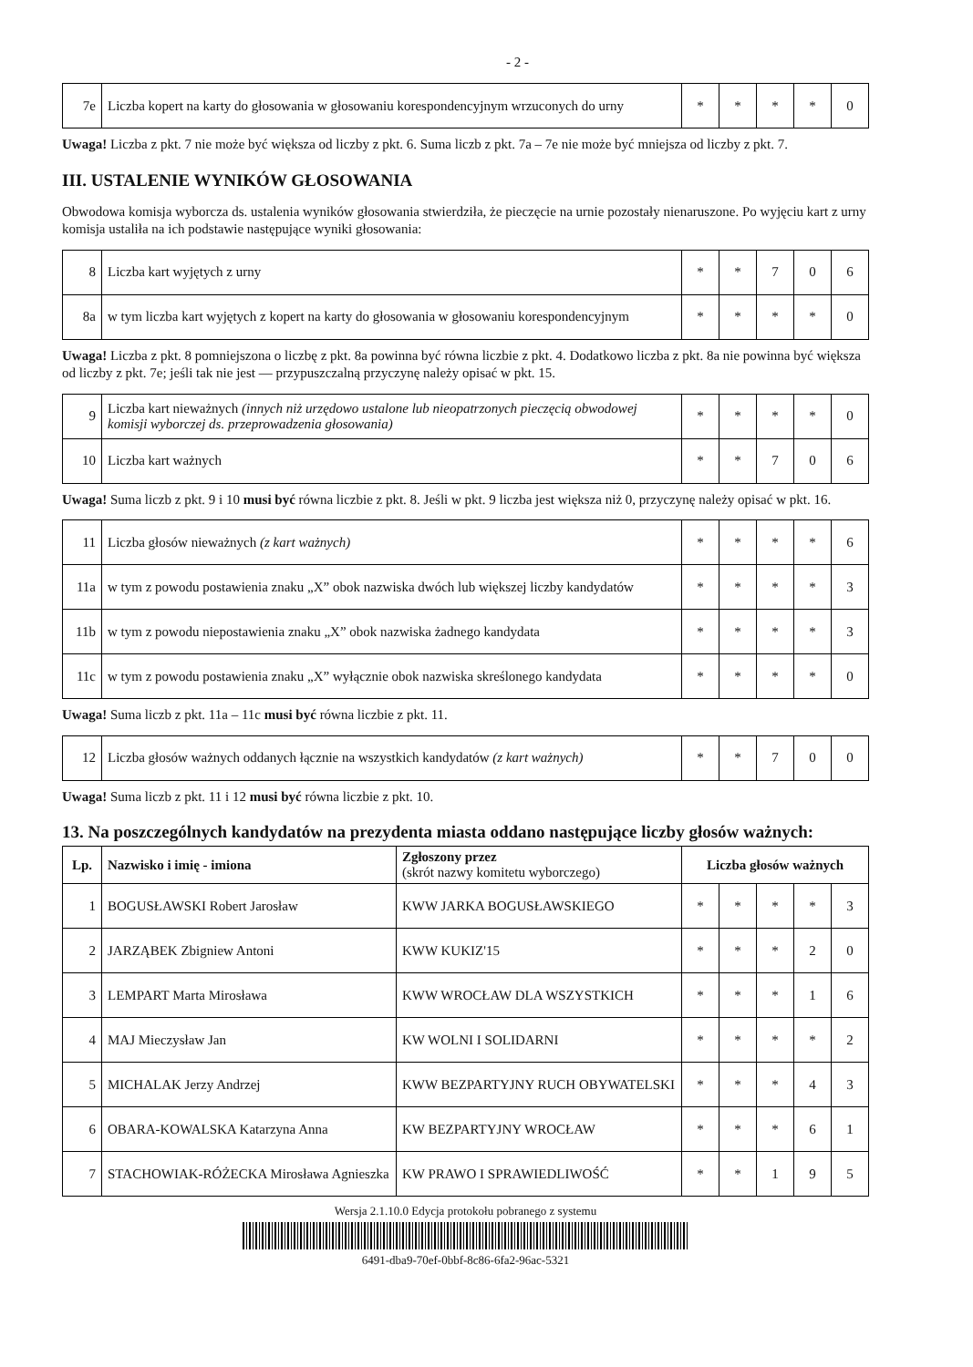- 2 -
| 7e | Liczba kopert na karty do głosowania w głosowaniu korespondencyjnym wrzuconych do urny | * | * | * | * | 0 |
Uwaga! Liczba z pkt. 7 nie może być większa od liczby z pkt. 6. Suma liczb z pkt. 7a – 7e nie może być mniejsza od liczby z pkt. 7.
III. USTALENIE WYNIKÓW GŁOSOWANIA
Obwodowa komisja wyborcza ds. ustalenia wyników głosowania stwierdziła, że pieczęcie na urnie pozostały nienaruszone. Po wyjęciu kart z urny komisja ustaliła na ich podstawie następujące wyniki głosowania:
| 8 | Liczba kart wyjętych z urny | * | * | 7 | 0 | 6 |
| 8a | w tym liczba kart wyjętych z kopert na karty do głosowania w głosowaniu korespondencyjnym | * | * | * | * | 0 |
Uwaga! Liczba z pkt. 8 pomniejszona o liczbę z pkt. 8a powinna być równa liczbie z pkt. 4. Dodatkowo liczba z pkt. 8a nie powinna być większa od liczby z pkt. 7e; jeśli tak nie jest — przypuszczalną przyczynę należy opisać w pkt. 15.
| 9 | Liczba kart nieważnych (innych niż urzędowo ustalone lub nieopatrzonych pieczęcią obwodowej komisji wyborczej ds. przeprowadzenia głosowania) | * | * | * | * | 0 |
| 10 | Liczba kart ważnych | * | * | 7 | 0 | 6 |
Uwaga! Suma liczb z pkt. 9 i 10 musi być równa liczbie z pkt. 8. Jeśli w pkt. 9 liczba jest większa niż 0, przyczynę należy opisać w pkt. 16.
| 11 | Liczba głosów nieważnych (z kart ważnych) | * | * | * | * | 6 |
| 11a | w tym z powodu postawienia znaku „X” obok nazwiska dwóch lub większej liczby kandydatów | * | * | * | * | 3 |
| 11b | w tym z powodu niepostawienia znaku „X” obok nazwiska żadnego kandydata | * | * | * | * | 3 |
| 11c | w tym z powodu postawienia znaku „X” wyłącznie obok nazwiska skreślonego kandydata | * | * | * | * | 0 |
Uwaga! Suma liczb z pkt. 11a – 11c musi być równa liczbie z pkt. 11.
| 12 | Liczba głosów ważnych oddanych łącznie na wszystkich kandydatów (z kart ważnych) | * | * | 7 | 0 | 0 |
Uwaga! Suma liczb z pkt. 11 i 12 musi być równa liczbie z pkt. 10.
13. Na poszczególnych kandydatów na prezydenta miasta oddano następujące liczby głosów ważnych:
| Lp. | Nazwisko i imię - imiona | Zgłoszony przez (skrót nazwy komitetu wyborczego) | Liczba głosów ważnych | | | | |
| --- | --- | --- | --- | --- | --- | --- | --- |
| 1 | BOGUSŁAWSKI Robert Jarosław | KWW JARKA BOGUSŁAWSKIEGO | * | * | * | * | 3 |
| 2 | JARZĄBEK Zbigniew Antoni | KWW KUKIZ'15 | * | * | * | 2 | 0 |
| 3 | LEMPART Marta Mirosława | KWW WROCŁAW DLA WSZYSTKICH | * | * | * | 1 | 6 |
| 4 | MAJ Mieczysław Jan | KW WOLNI I SOLIDARNI | * | * | * | * | 2 |
| 5 | MICHALAK Jerzy Andrzej | KWW BEZPARTYJNY RUCH OBYWATELSKI | * | * | * | 4 | 3 |
| 6 | OBARA-KOWALSKA Katarzyna Anna | KW BEZPARTYJNY WROCŁAW | * | * | * | 6 | 1 |
| 7 | STACHOWIAK-RÓŻECKA Mirosława Agnieszka | KW PRAWO I SPRAWIEDLIWOŚĆ | * | * | 1 | 9 | 5 |
Wersja 2.1.10.0 Edycja protokołu pobranego z systemu
6491-dba9-70ef-0bbf-8c86-6fa2-96ac-5321